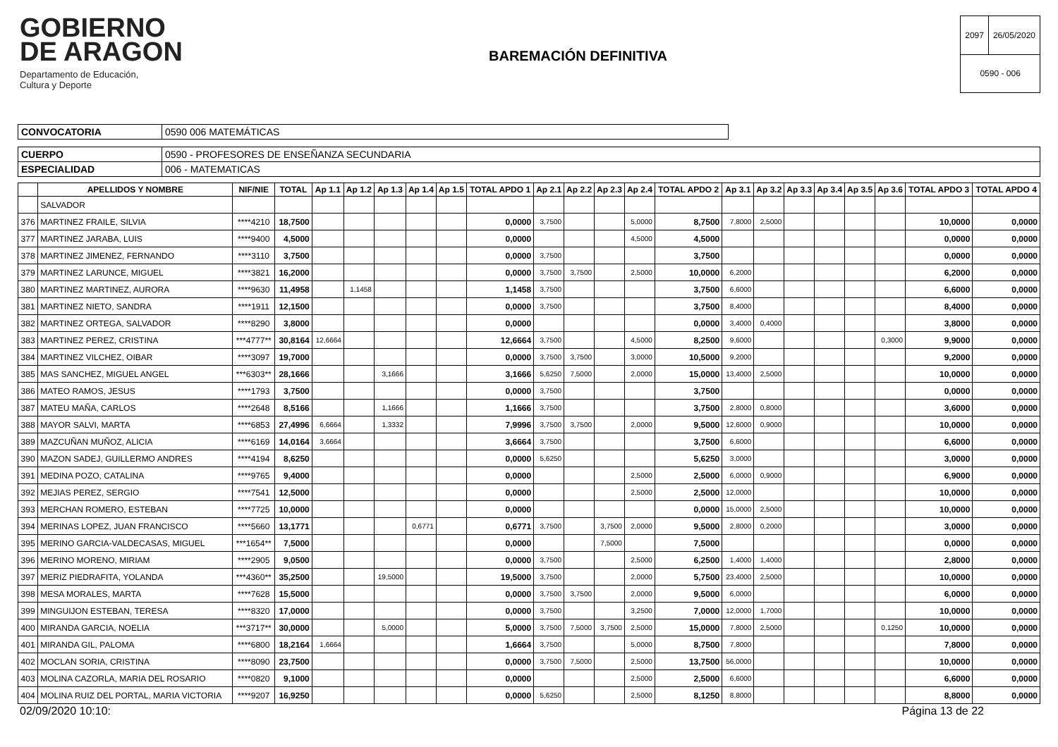GOBIERNO
DE ARAGON
Departamento de Educación,
Cultura y Deporte
| 2097 | 26/05/2020 |
| 0590 - 006 | |
BAREMACIÓN DEFINITIVA
| CONVOCATORIA | 0590 006 MATEMÁTICAS |
| CUERPO | 0590 - PROFESORES DE ENSEÑANZA SECUNDARIA |
| ESPECIALIDAD | 006 - MATEMATICAS |
| | APELLIDOS Y NOMBRE | NIF/NIE | TOTAL | Ap 1.1 | Ap 1.2 | Ap 1.3 | Ap 1.4 | Ap 1.5 | TOTAL APDO 1 | Ap 2.1 | Ap 2.2 | Ap 2.3 | Ap 2.4 | TOTAL APDO 2 | Ap 3.1 | Ap 3.2 | Ap 3.3 | Ap 3.4 | Ap 3.5 | Ap 3.6 | TOTAL APDO 3 | TOTAL APDO 4 |
| --- | --- | --- | --- | --- | --- | --- | --- | --- | --- | --- | --- | --- | --- | --- | --- | --- | --- | --- | --- | --- | --- | --- |
| | SALVADOR | | | | | | | | | | | | | | | | | | | | | |
| 376 | MARTINEZ FRAILE, SILVIA | ****4210 | 18,7500 | | | | | | 0,0000 | 3,7500 | | | 5,0000 | 8,7500 | 7,8000 | 2,5000 | | | | | 10,0000 | 0,0000 |
| 377 | MARTINEZ JARABA, LUIS | ****9400 | 4,5000 | | | | | | 0,0000 | | | | 4,5000 | 4,5000 | | | | | | | 0,0000 | 0,0000 |
| 378 | MARTINEZ JIMENEZ, FERNANDO | ****3110 | 3,7500 | | | | | | 0,0000 | 3,7500 | | | | 3,7500 | | | | | | | 0,0000 | 0,0000 |
| 379 | MARTINEZ LARUNCE, MIGUEL | ****3821 | 16,2000 | | | | | | 0,0000 | 3,7500 | 3,7500 | | 2,5000 | 10,0000 | 6,2000 | | | | | | 6,2000 | 0,0000 |
| 380 | MARTINEZ MARTINEZ, AURORA | ****9630 | 11,4958 | | 1,1458 | | | | 1,1458 | 3,7500 | | | | 3,7500 | 6,6000 | | | | | | 6,6000 | 0,0000 |
| 381 | MARTINEZ NIETO, SANDRA | ****1911 | 12,1500 | | | | | | 0,0000 | 3,7500 | | | | 3,7500 | 8,4000 | | | | | | 8,4000 | 0,0000 |
| 382 | MARTINEZ ORTEGA, SALVADOR | ****8290 | 3,8000 | | | | | | 0,0000 | | | | | 0,0000 | 3,4000 | 0,4000 | | | | | 3,8000 | 0,0000 |
| 383 | MARTINEZ PEREZ, CRISTINA | ***4777** | 30,8164 | 12,6664 | | | | | 12,6664 | 3,7500 | | | 4,5000 | 8,2500 | 9,6000 | | | | | 0,3000 | 9,9000 | 0,0000 |
| 384 | MARTINEZ VILCHEZ, OIBAR | ****3097 | 19,7000 | | | | | | 0,0000 | 3,7500 | 3,7500 | | 3,0000 | 10,5000 | 9,2000 | | | | | | 9,2000 | 0,0000 |
| 385 | MAS SANCHEZ, MIGUEL ANGEL | ***6303** | 28,1666 | | | 3,1666 | | | 3,1666 | 5,6250 | 7,5000 | | 2,0000 | 15,0000 | 13,4000 | 2,5000 | | | | | 10,0000 | 0,0000 |
| 386 | MATEO RAMOS, JESUS | ****1793 | 3,7500 | | | | | | 0,0000 | 3,7500 | | | | 3,7500 | | | | | | | 0,0000 | 0,0000 |
| 387 | MATEU MAÑA, CARLOS | ****2648 | 8,5166 | | | 1,1666 | | | 1,1666 | 3,7500 | | | | 3,7500 | 2,8000 | 0,8000 | | | | | 3,6000 | 0,0000 |
| 388 | MAYOR SALVI, MARTA | ****6853 | 27,4996 | 6,6664 | | 1,3332 | | | 7,9996 | 3,7500 | 3,7500 | | 2,0000 | 9,5000 | 12,6000 | 0,9000 | | | | | 10,0000 | 0,0000 |
| 389 | MAZCUÑAN MUÑOZ, ALICIA | ****6169 | 14,0164 | 3,6664 | | | | | 3,6664 | 3,7500 | | | | 3,7500 | 6,6000 | | | | | | 6,6000 | 0,0000 |
| 390 | MAZON SADEJ, GUILLERMO ANDRES | ****4194 | 8,6250 | | | | | | 0,0000 | 5,6250 | | | | 5,6250 | 3,0000 | | | | | | 3,0000 | 0,0000 |
| 391 | MEDINA POZO, CATALINA | ****9765 | 9,4000 | | | | | | 0,0000 | | | | 2,5000 | 2,5000 | 6,0000 | 0,9000 | | | | | 6,9000 | 0,0000 |
| 392 | MEJIAS PEREZ, SERGIO | ****7541 | 12,5000 | | | | | | 0,0000 | | | | 2,5000 | 2,5000 | 12,0000 | | | | | | 10,0000 | 0,0000 |
| 393 | MERCHAN ROMERO, ESTEBAN | ****7725 | 10,0000 | | | | | | 0,0000 | | | | | 0,0000 | 15,0000 | 2,5000 | | | | | 10,0000 | 0,0000 |
| 394 | MERINAS LOPEZ, JUAN FRANCISCO | ****5660 | 13,1771 | | | | 0,6771 | | 0,6771 | 3,7500 | | 3,7500 | 2,0000 | 9,5000 | 2,8000 | 0,2000 | | | | | 3,0000 | 0,0000 |
| 395 | MERINO GARCIA-VALDECASAS, MIGUEL | ***1654** | 7,5000 | | | | | | 0,0000 | | | 7,5000 | | 7,5000 | | | | | | | 0,0000 | 0,0000 |
| 396 | MERINO MORENO, MIRIAM | ****2905 | 9,0500 | | | | | | 0,0000 | 3,7500 | | | 2,5000 | 6,2500 | 1,4000 | 1,4000 | | | | | 2,8000 | 0,0000 |
| 397 | MERIZ PIEDRAFITA, YOLANDA | ***4360** | 35,2500 | | | 19,5000 | | | 19,5000 | 3,7500 | | | 2,0000 | 5,7500 | 23,4000 | 2,5000 | | | | | 10,0000 | 0,0000 |
| 398 | MESA MORALES, MARTA | ****7628 | 15,5000 | | | | | | 0,0000 | 3,7500 | 3,7500 | | 2,0000 | 9,5000 | 6,0000 | | | | | | 6,0000 | 0,0000 |
| 399 | MINGUIJON ESTEBAN, TERESA | ****8320 | 17,0000 | | | | | | 0,0000 | 3,7500 | | | 3,2500 | 7,0000 | 12,0000 | 1,7000 | | | | | 10,0000 | 0,0000 |
| 400 | MIRANDA GARCIA, NOELIA | ***3717** | 30,0000 | | | 5,0000 | | | 5,0000 | 3,7500 | 7,5000 | 3,7500 | 2,5000 | 15,0000 | 7,8000 | 2,5000 | | | | 0,1250 | 10,0000 | 0,0000 |
| 401 | MIRANDA GIL, PALOMA | ****6800 | 18,2164 | 1,6664 | | | | | 1,6664 | 3,7500 | | | 5,0000 | 8,7500 | 7,8000 | | | | | | 7,8000 | 0,0000 |
| 402 | MOCLAN SORIA, CRISTINA | ****8090 | 23,7500 | | | | | | 0,0000 | 3,7500 | 7,5000 | | 2,5000 | 13,7500 | 56,0000 | | | | | | 10,0000 | 0,0000 |
| 403 | MOLINA CAZORLA, MARIA DEL ROSARIO | ****0820 | 9,1000 | | | | | | 0,0000 | | | | 2,5000 | 2,5000 | 6,6000 | | | | | | 6,6000 | 0,0000 |
| 404 | MOLINA RUIZ DEL PORTAL, MARIA VICTORIA | ****9207 | 16,9250 | | | | | | 0,0000 | 5,6250 | | | 2,5000 | 8,1250 | 8,8000 | | | | | | 8,8000 | 0,0000 |
02/09/2020 10:10: Página 13 de 22